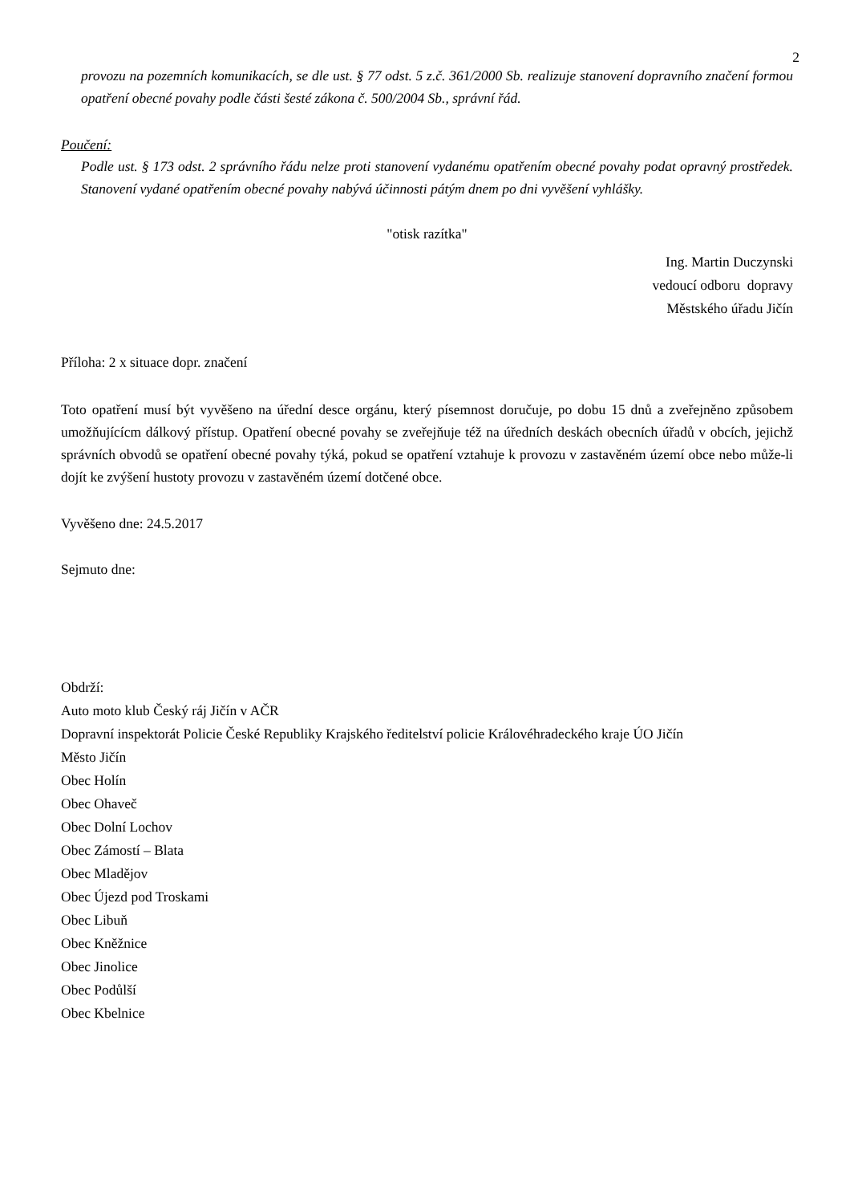2
provozu na pozemních komunikacích, se dle ust. § 77 odst. 5 z.č. 361/2000 Sb. realizuje stanovení dopravního značení formou opatření obecné povahy podle části šesté zákona č. 500/2004 Sb., správní řád.
Poučení:
Podle ust. § 173 odst. 2 správního řádu nelze proti stanovení vydanému opatřením obecné povahy podat opravný prostředek. Stanovení vydané opatřením obecné povahy nabývá účinnosti pátým dnem po dni vyvěšení vyhlášky.
"otisk razítka"
Ing. Martin Duczynski
vedoucí odboru dopravy
Městského úřadu Jičín
Příloha: 2 x situace dopr. značení
Toto opatření musí být vyvěšeno na úřední desce orgánu, který písemnost doručuje, po dobu 15 dnů a zveřejněno způsobem umožňujícícm dálkový přístup. Opatření obecné povahy se zveřejňuje též na úředních deskách obecních úřadů v obcích, jejichž správních obvodů se opatření obecné povahy týká, pokud se opatření vztahuje k provozu v zastavěném území obce nebo může-li dojít ke zvýšení hustoty provozu v zastavěném území dotčené obce.
Vyvěšeno dne: 24.5.2017
Sejmuto dne:
Obdrží:
Auto moto klub Český ráj Jičín v AČR
Dopravní inspektorát Policie České Republiky Krajského ředitelství policie Královéhradeckého kraje ÚO Jičín
Město Jičín
Obec Holín
Obec Ohaveč
Obec Dolní Lochov
Obec Zámostí – Blata
Obec Mladějov
Obec Újezd pod Troskami
Obec Libuň
Obec Kněžnice
Obec Jinolice
Obec Podůlší
Obec Kbelnice